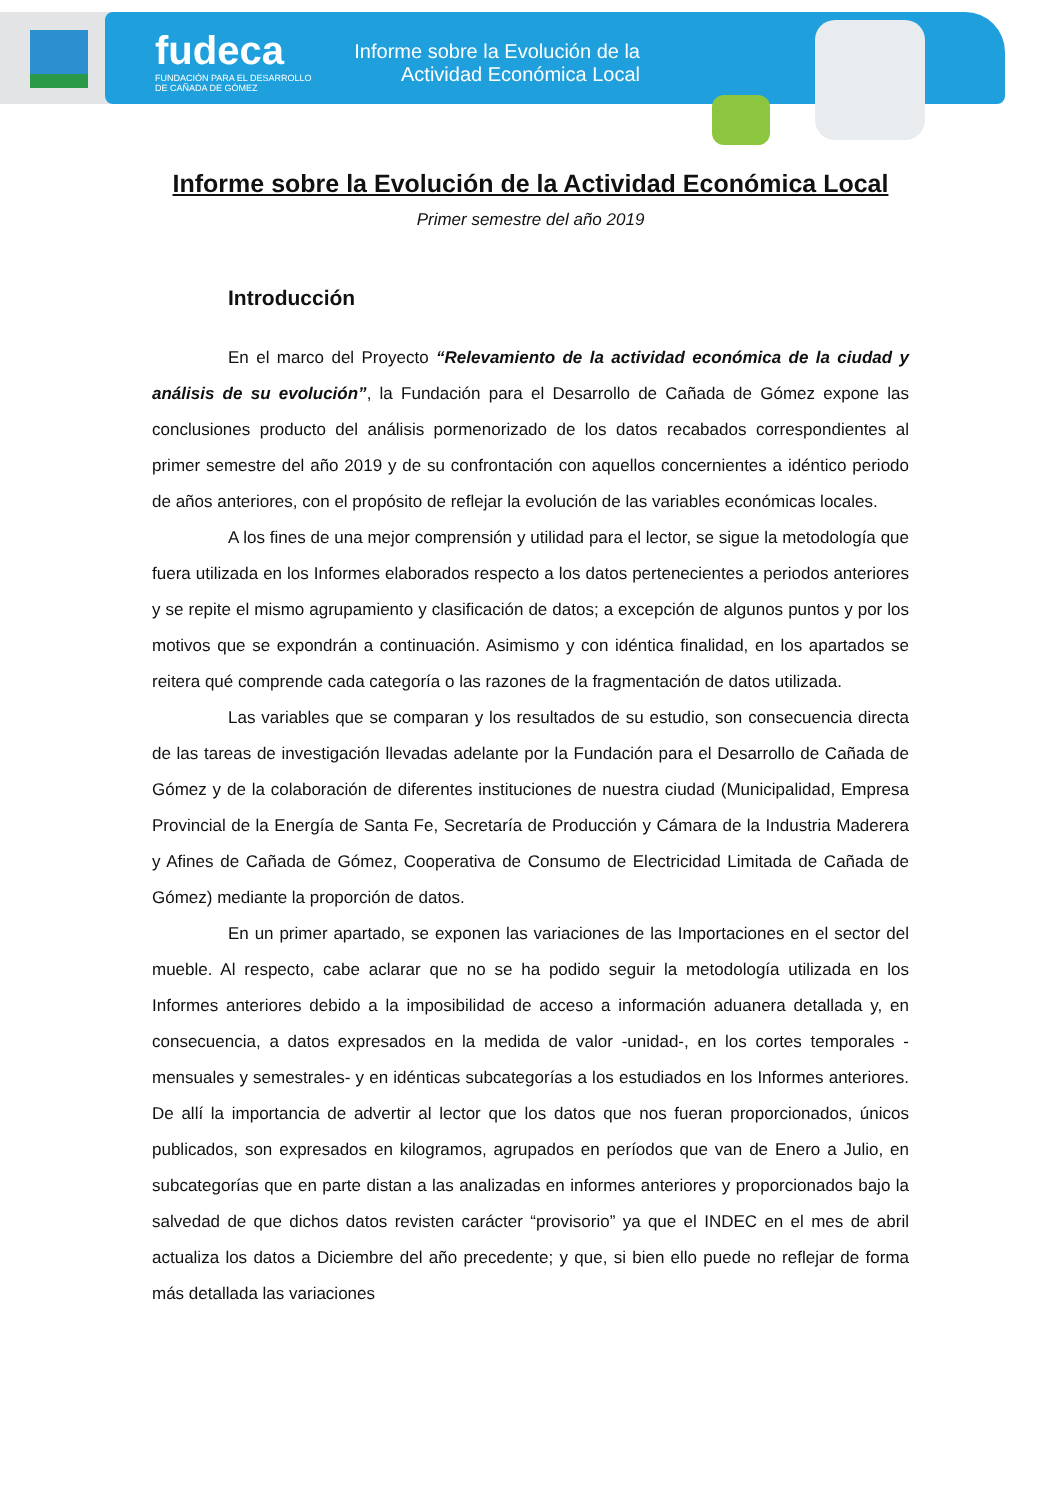fudeca
FUNDACIÓN PARA EL DESARROLLO
DE CAÑADA DE GÓMEZ
Informe sobre la Evolución de la
Actividad Económica Local
Informe sobre la Evolución de la Actividad Económica Local
Primer semestre del año 2019
Introducción
En el marco del Proyecto “Relevamiento de la actividad económica de la ciudad y análisis de su evolución”, la Fundación para el Desarrollo de Cañada de Gómez expone las conclusiones producto del análisis pormenorizado de los datos recabados correspondientes al primer semestre del año 2019 y de su confrontación con aquellos concernientes a idéntico periodo de años anteriores, con el propósito de reflejar la evolución de las variables económicas locales.
A los fines de una mejor comprensión y utilidad para el lector, se sigue la metodología que fuera utilizada en los Informes elaborados respecto a los datos pertenecientes a periodos anteriores y se repite el mismo agrupamiento y clasificación de datos; a excepción de algunos puntos y por los motivos que se expondrán a continuación. Asimismo y con idéntica finalidad, en los apartados se reitera qué comprende cada categoría o las razones de la fragmentación de datos utilizada.
Las variables que se comparan y los resultados de su estudio, son consecuencia directa de las tareas de investigación llevadas adelante por la Fundación para el Desarrollo de Cañada de Gómez y de la colaboración de diferentes instituciones de nuestra ciudad (Municipalidad, Empresa Provincial de la Energía de Santa Fe, Secretaría de Producción y Cámara de la Industria Maderera y Afines de Cañada de Gómez, Cooperativa de Consumo de Electricidad Limitada de Cañada de Gómez) mediante la proporción de datos.
En un primer apartado, se exponen las variaciones de las Importaciones en el sector del mueble. Al respecto, cabe aclarar que no se ha podido seguir la metodología utilizada en los Informes anteriores debido a la imposibilidad de acceso a información aduanera detallada y, en consecuencia, a datos expresados en la medida de valor -unidad-, en los cortes temporales -mensuales y semestrales- y en idénticas subcategorías a los estudiados en los Informes anteriores. De allí la importancia de advertir al lector que los datos que nos fueran proporcionados, únicos publicados, son expresados en kilogramos, agrupados en períodos que van de Enero a Julio, en subcategorías que en parte distan a las analizadas en informes anteriores y proporcionados bajo la salvedad de que dichos datos revisten carácter “provisorio” ya que el INDEC en el mes de abril actualiza los datos a Diciembre del año precedente; y que, si bien ello puede no reflejar de forma más detallada las variaciones